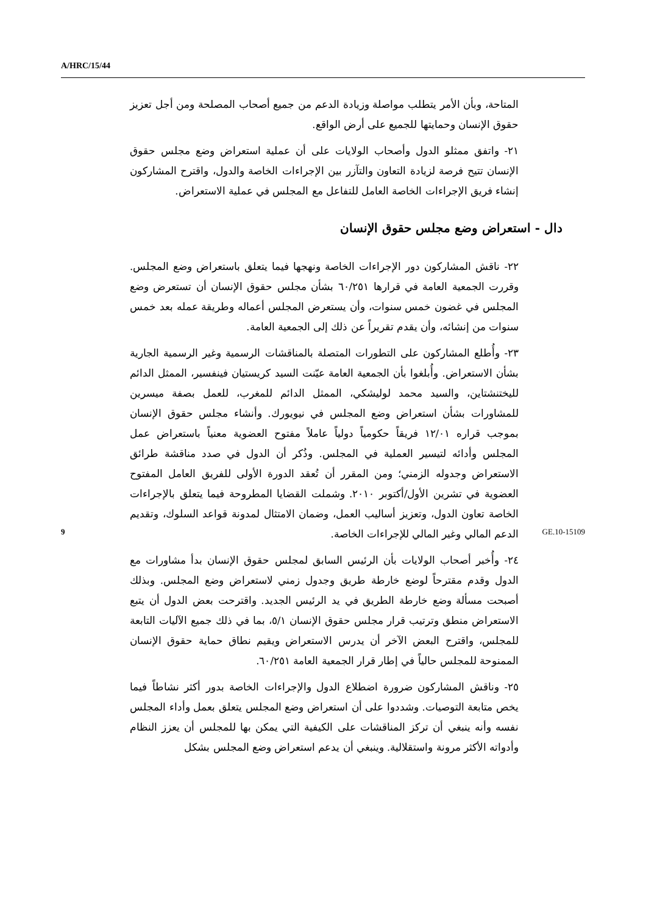A/HRC/15/44
المتاحة، وبأن الأمر يتطلب مواصلة وزيادة الدعم من جميع أصحاب المصلحة ومن أجل تعزيز حقوق الإنسان وحمايتها للجميع على أرض الواقع.
٢١- واتفق ممثلو الدول وأصحاب الولايات على أن عملية استعراض وضع مجلس حقوق الإنسان تتيح فرصة لزيادة التعاون والتآزر بين الإجراءات الخاصة والدول، واقترح المشاركون إنشاء فريق الإجراءات الخاصة العامل للتفاعل مع المجلس في عملية الاستعراض.
دال - استعراض وضع مجلس حقوق الإنسان
٢٢- ناقش المشاركون دور الإجراءات الخاصة ونهجها فيما يتعلق باستعراض وضع المجلس. وقررت الجمعية العامة في قرارها ٦٠/٢٥١ بشأن مجلس حقوق الإنسان أن تستعرض وضع المجلس في غضون خمس سنوات، وأن يستعرض المجلس أعماله وطريقة عمله بعد خمس سنوات من إنشائه، وأن يقدم تقريراً عن ذلك إلى الجمعية العامة.
٢٣- وأُطلع المشاركون على التطورات المتصلة بالمناقشات الرسمية وغير الرسمية الجارية بشأن الاستعراض. وأُبلغوا بأن الجمعية العامة عيّنت السيد كريستيان فينفسير، الممثل الدائم لليختنشتاين، والسيد محمد لوليشكي، الممثل الدائم للمغرب، للعمل بصفة ميسرين للمشاورات بشأن استعراض وضع المجلس في نيويورك. وأنشاء مجلس حقوق الإنسان بموجب قراره ١٢/٠١ فريقاً حكومياً دولياً عاملاً مفتوح العضوية معنياً باستعراض عمل المجلس وأدائه لتيسير العملية في المجلس. وذُكر أن الدول في صدد مناقشة طرائق الاستعراض وجدوله الزمني؛ ومن المقرر أن تُعقد الدورة الأولى للفريق العامل المفتوح العضوية في تشرين الأول/أكتوبر ٢٠١٠. وشملت القضايا المطروحة فيما يتعلق بالإجراءات الخاصة تعاون الدول، وتعزيز أساليب العمل، وضمان الامتثال لمدونة قواعد السلوك، وتقديم الدعم المالي وغير المالي للإجراءات الخاصة.
٢٤- وأُخبر أصحاب الولايات بأن الرئيس السابق لمجلس حقوق الإنسان بدأ مشاورات مع الدول وقدم مقترحاً لوضع خارطة طريق وجدول زمني لاستعراض وضع المجلس. وبذلك أصبحت مسألة وضع خارطة الطريق في يد الرئيس الجديد. واقترحت بعض الدول أن يتبع الاستعراض منطق وترتيب قرار مجلس حقوق الإنسان ٥/١، بما في ذلك جميع الآليات التابعة للمجلس، واقترح البعض الآخر أن يدرس الاستعراض ويقيم نطاق حماية حقوق الإنسان الممنوحة للمجلس حالياً في إطار قرار الجمعية العامة ٦٠/٢٥١.
٢٥- وناقش المشاركون ضرورة اضطلاع الدول والإجراءات الخاصة بدور أكثر نشاطاً فيما يخص متابعة التوصيات. وشددوا على أن استعراض وضع المجلس يتعلق بعمل وأداء المجلس نفسه وأنه ينبغي أن تركز المناقشات على الكيفية التي يمكن بها للمجلس أن يعزز النظام وأدواته الأكثر مرونة واستقلالية. وينبغي أن يدعم استعراض وضع المجلس بشكل
9 GE.10-15109